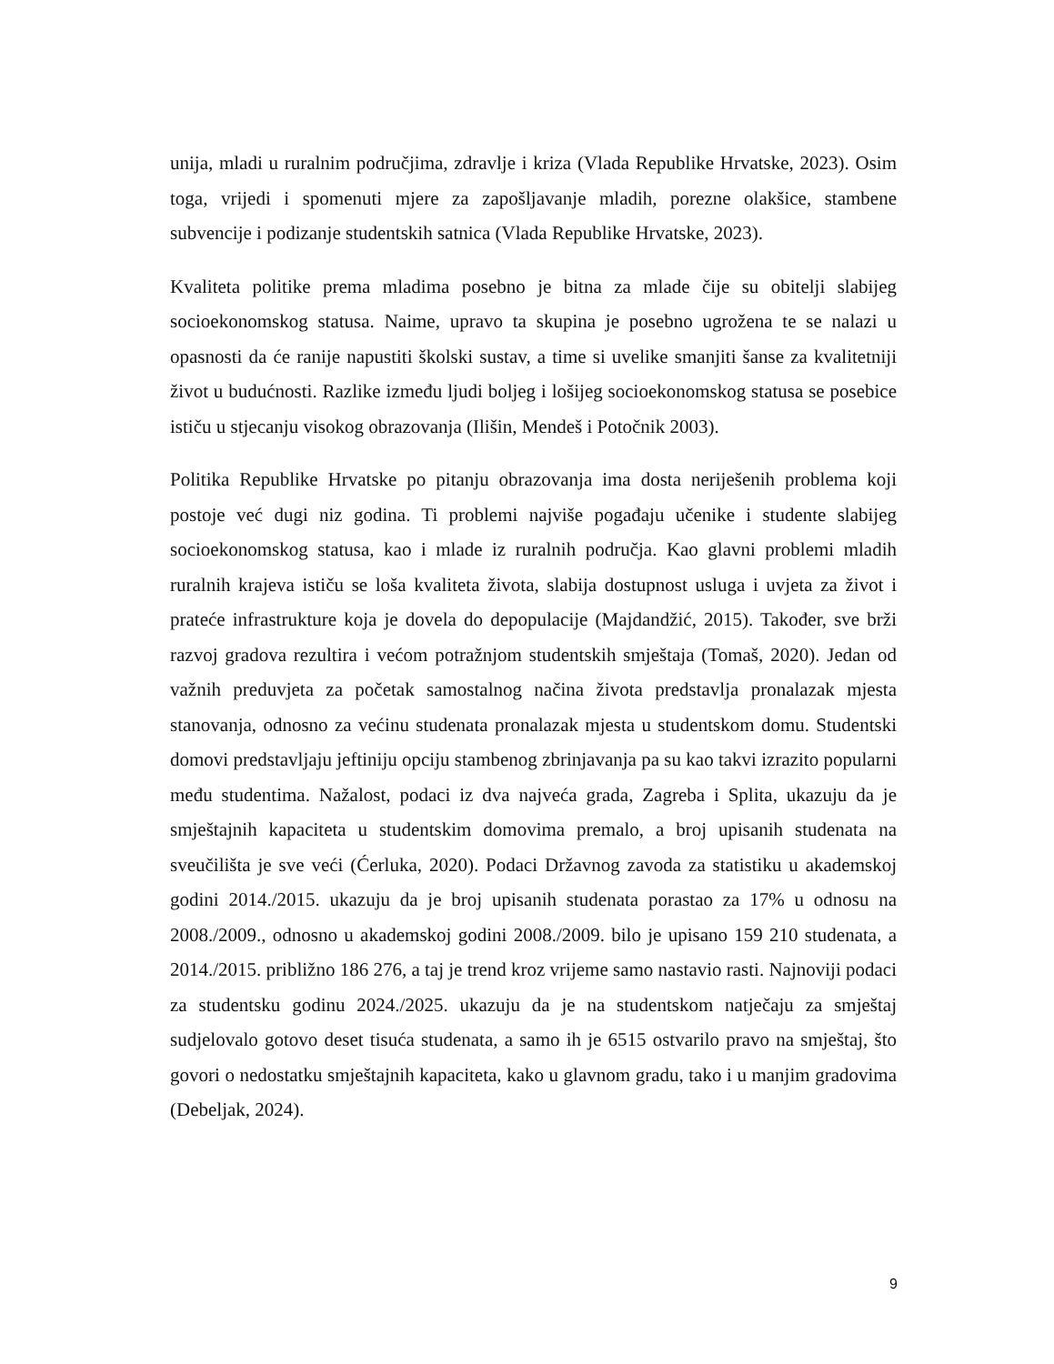unija, mladi u ruralnim područjima, zdravlje i kriza (Vlada Republike Hrvatske, 2023). Osim toga, vrijedi i spomenuti mjere za zapošljavanje mladih, porezne olakšice, stambene subvencije i podizanje studentskih satnica (Vlada Republike Hrvatske, 2023).
Kvaliteta politike prema mladima posebno je bitna za mlade čije su obitelji slabijeg socioekonomskog statusa. Naime, upravo ta skupina je posebno ugrožena te se nalazi u opasnosti da će ranije napustiti školski sustav, a time si uvelike smanjiti šanse za kvalitetniji život u budućnosti. Razlike između ljudi boljeg i lošijeg socioekonomskog statusa se posebice ističu u stjecanju visokog obrazovanja (Ilišin, Mendeš i Potočnik 2003).
Politika Republike Hrvatske po pitanju obrazovanja ima dosta neriješenih problema koji postoje već dugi niz godina. Ti problemi najviše pogađaju učenike i studente slabijeg socioekonomskog statusa, kao i mlade iz ruralnih područja. Kao glavni problemi mladih ruralnih krajeva ističu se loša kvaliteta života, slabija dostupnost usluga i uvjeta za život i prateće infrastrukture koja je dovela do depopulacije (Majdandžić, 2015). Također, sve brži razvoj gradova rezultira i većom potražnjom studentskih smještaja (Tomaš, 2020). Jedan od važnih preduvjeta za početak samostalnog načina života predstavlja pronalazak mjesta stanovanja, odnosno za većinu studenata pronalazak mjesta u studentskom domu. Studentski domovi predstavljaju jeftiniju opciju stambenog zbrinjavanja pa su kao takvi izrazito popularni među studentima. Nažalost, podaci iz dva najveća grada, Zagreba i Splita, ukazuju da je smještajnih kapaciteta u studentskim domovima premalo, a broj upisanih studenata na sveučilišta je sve veći (Ćerluka, 2020). Podaci Državnog zavoda za statistiku u akademskoj godini 2014./2015. ukazuju da je broj upisanih studenata porastao za 17% u odnosu na 2008./2009., odnosno u akademskoj godini 2008./2009. bilo je upisano 159 210 studenata, a 2014./2015. približno 186 276, a taj je trend kroz vrijeme samo nastavio rasti. Najnoviji podaci za studentsku godinu 2024./2025. ukazuju da je na studentskom natječaju za smještaj sudjelovalo gotovo deset tisuća studenata, a samo ih je 6515 ostvarilo pravo na smještaj, što govori o nedostatku smještajnih kapaciteta, kako u glavnom gradu, tako i u manjim gradovima (Debeljak, 2024).
9